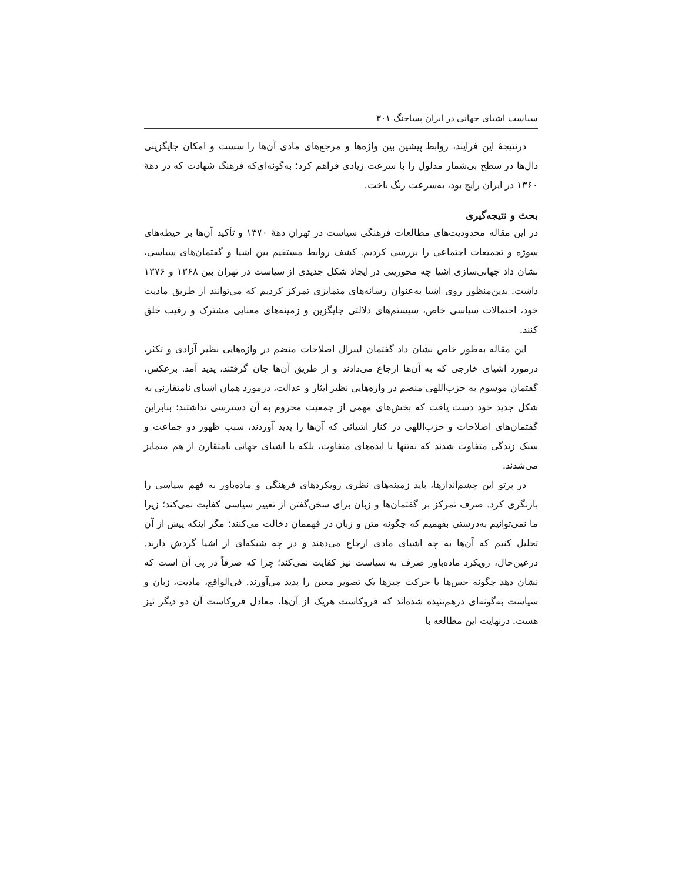سیاست اشیای جهانی در ایران پساجنگ ۳۰۱
درنتیجهٔ این فرایند، روابط پیشین بین واژه‌ها و مرجع‌های مادی آن‌ها را سست و امکان جایگزینی دال‌ها در سطح بی‌شمار مدلول را با سرعت زیادی فراهم کرد؛ به‌گونه‌ای‌که فرهنگ شهادت که در دههٔ ۱۳۶۰ در ایران رایج بود، به‌سرعت رنگ باخت.
بحث و نتیجه‌گیری
در این مقاله محدودیت‌های مطالعات فرهنگی سیاست در تهران دههٔ ۱۳۷۰ و تأکید آن‌ها بر حیطه‌های سوژه و تجمیعات اجتماعی را بررسی کردیم. کشف روابط مستقیم بین اشیا و گفتمان‌های سیاسی، نشان داد جهانی‌سازی اشیا چه محوریتی در ایجاد شکل جدیدی از سیاست در تهران بین ۱۳۶۸ و ۱۳۷۶ داشت. بدین‌منظور روی اشیا به‌عنوان رسانه‌های متمایزی تمرکز کردیم که می‌توانند از طریق مادیت خود، احتمالات سیاسی خاص، سیستم‌های دلالتی جایگزین و زمینه‌های معنایی مشترک و رقیب خلق کنند.
این مقاله به‌طور خاص نشان داد گفتمان لیبرال اصلاحات منضم در واژه‌هایی نظیر آزادی و تکثر، درمورد اشیای خارجی که به آن‌ها ارجاع می‌دادند و از طریق آن‌ها جان گرفتند، پدید آمد. برعکس، گفتمان موسوم به حزب‌اللهی منضم در واژه‌هایی نظیر ایثار و عدالت، درمورد همان اشیای نامتقارنی به شکل جدید خود دست یافت که بخش‌های مهمی از جمعیت محروم به آن دسترسی نداشتند؛ بنابراین گفتمان‌های اصلاحات و حزب‌اللهی در کنار اشیائی که آن‌ها را پدید آوردند، سبب ظهور دو جماعت و سبک زندگی متفاوت شدند که نه‌تنها با ایده‌های متفاوت، بلکه با اشیای جهانی نامتقارن از هم متمایز می‌شدند.
در پرتو این چشم‌اندازها، باید زمینه‌های نظری رویکردهای فرهنگی و ماده‌باور به فهم سیاسی را بازنگری کرد. صرف تمرکز بر گفتمان‌ها و زبان برای سخن‌گفتن از تغییر سیاسی کفایت نمی‌کند؛ زیرا ما نمی‌توانیم به‌درستی بفهمیم که چگونه متن و زبان در فهممان دخالت می‌کنند؛ مگر اینکه پیش از آن تحلیل کنیم که آن‌ها به چه اشیای مادی ارجاع می‌دهند و در چه شبکه‌ای از اشیا گردش دارند. درعین‌حال، رویکرد ماده‌باور صرف به سیاست نیز کفایت نمی‌کند؛ چرا که صرفاً در پی آن است که نشان دهد چگونه حس‌ها یا حرکت چیزها یک تصویر معین را پدید می‌آورند. فی‌الواقع، مادیت، زبان و سیاست به‌گونه‌ای درهم‌تنیده شده‌اند که فروکاست هریک از آن‌ها، معادل فروکاست آن دو دیگر نیز هست. درنهایت این مطالعه با